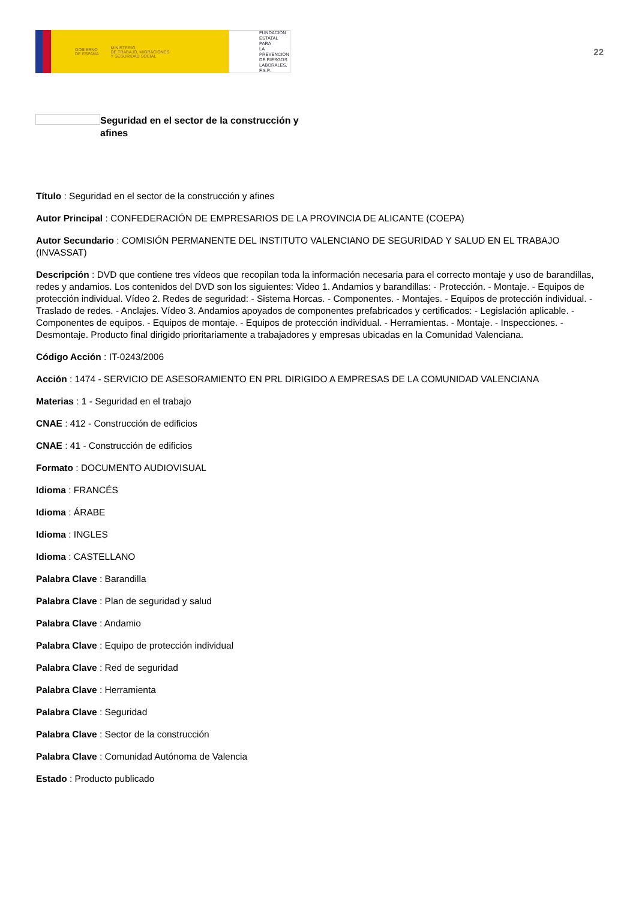GOBIERNO
DE ESPAÑA MINISTERIO
DE TRABAJO, MIGRACIONES
Y SEGURIDAD SOCIAL
FUNDACIÓN
ESTATAL PARA
LA PREVENCIÓN
DE RIESGOS
LABORALES, F.S.P.
22
Seguridad en el sector de la construcción y afines
Título : Seguridad en el sector de la construcción y afines
Autor Principal : CONFEDERACIÓN DE EMPRESARIOS DE LA PROVINCIA DE ALICANTE (COEPA)
Autor Secundario : COMISIÓN PERMANENTE DEL INSTITUTO VALENCIANO DE SEGURIDAD Y SALUD EN EL TRABAJO (INVASSAT)
Descripción : DVD que contiene tres vídeos que recopilan toda la información necesaria para el correcto montaje y uso de barandillas, redes y andamios. Los contenidos del DVD son los siguientes: Video 1. Andamios y barandillas: - Protección. - Montaje. - Equipos de protección individual. Vídeo 2. Redes de seguridad: - Sistema Horcas. - Componentes. - Montajes. - Equipos de protección individual. - Traslado de redes. - Anclajes. Vídeo 3. Andamios apoyados de componentes prefabricados y certificados: - Legislación aplicable. - Componentes de equipos. - Equipos de montaje. - Equipos de protección individual. - Herramientas. - Montaje. - Inspecciones. - Desmontaje. Producto final dirigido prioritariamente a trabajadores y empresas ubicadas en la Comunidad Valenciana.
Código Acción : IT-0243/2006
Acción : 1474 - SERVICIO DE ASESORAMIENTO EN PRL DIRIGIDO A EMPRESAS DE LA COMUNIDAD VALENCIANA
Materias : 1 - Seguridad en el trabajo
CNAE : 412 - Construcción de edificios
CNAE : 41 - Construcción de edificios
Formato : DOCUMENTO AUDIOVISUAL
Idioma : FRANCÉS
Idioma : ÁRABE
Idioma : INGLES
Idioma : CASTELLANO
Palabra Clave : Barandilla
Palabra Clave : Plan de seguridad y salud
Palabra Clave : Andamio
Palabra Clave : Equipo de protección individual
Palabra Clave : Red de seguridad
Palabra Clave : Herramienta
Palabra Clave : Seguridad
Palabra Clave : Sector de la construcción
Palabra Clave : Comunidad Autónoma de Valencia
Estado : Producto publicado